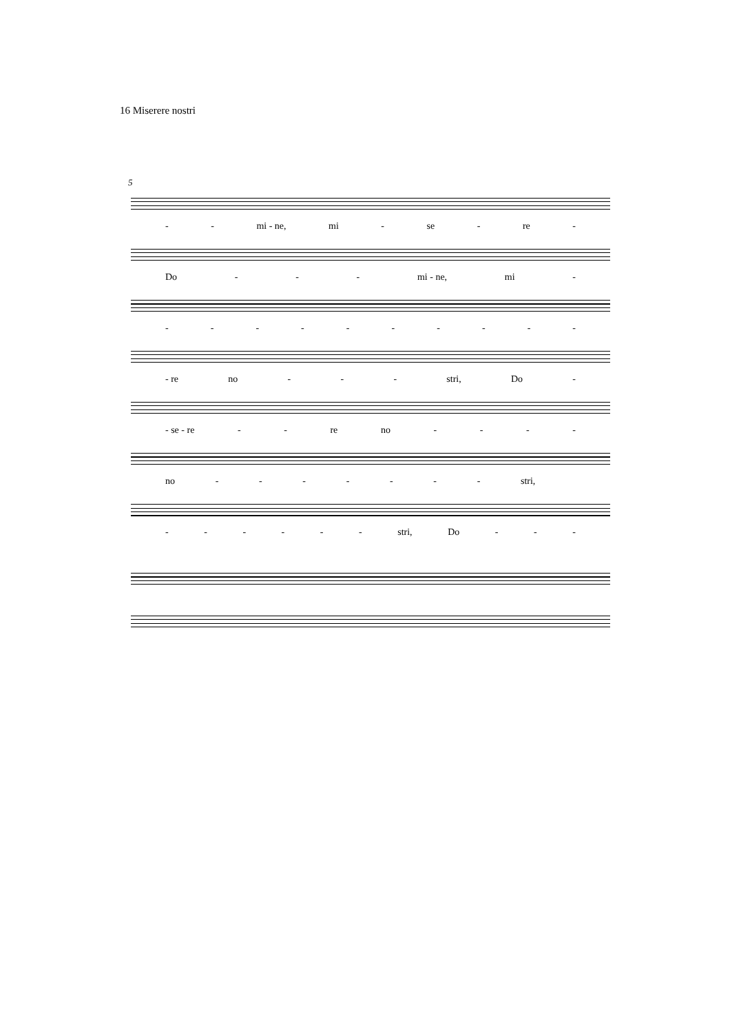16 Miserere nostri
5
- - mi - ne, mi - se - re -
Do - - - mi - ne, mi -
- - - - - - - - - -
- re no - - - stri, Do -
- se - re - - re no - - - -
no - - - - - - - stri,
- - - - - - stri, Do - - -